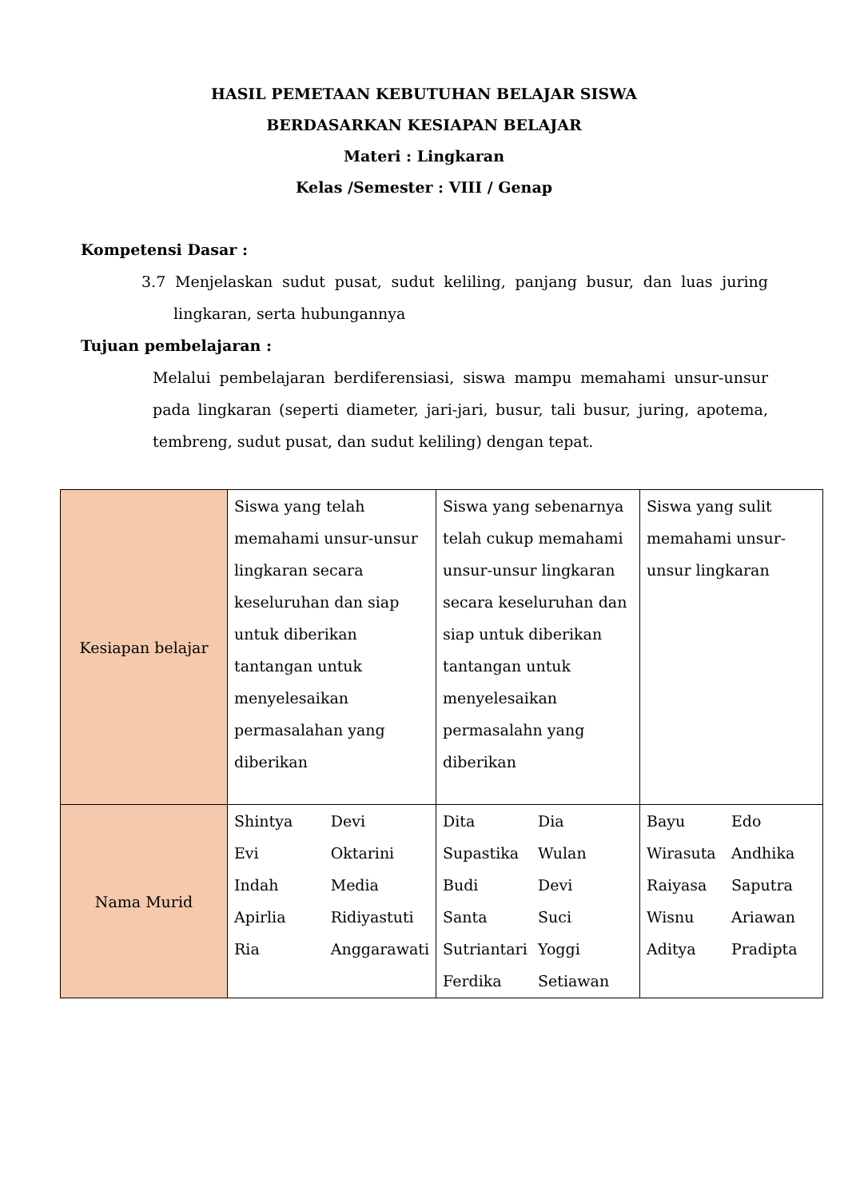HASIL PEMETAAN KEBUTUHAN BELAJAR SISWA
BERDASARKAN KESIAPAN BELAJAR
Materi : Lingkaran
Kelas /Semester : VIII / Genap
Kompetensi Dasar :
3.7 Menjelaskan sudut pusat, sudut keliling, panjang busur, dan luas juring lingkaran, serta hubungannya
Tujuan pembelajaran :
Melalui pembelajaran berdiferensiasi, siswa mampu memahami unsur-unsur pada lingkaran (seperti diameter, jari-jari, busur, tali busur, juring, apotema, tembreng, sudut pusat, dan sudut keliling) dengan tepat.
| Kesiapan belajar | Siswa yang telah memahami unsur-unsur lingkaran secara keseluruhan dan siap untuk diberikan tantangan untuk menyelesaikan permasalahan yang diberikan | Siswa yang sebenarnya telah cukup memahami unsur-unsur lingkaran secara keseluruhan dan siap untuk diberikan tantangan untuk menyelesaikan permasalahn yang diberikan | Siswa yang sulit memahami unsur-unsur lingkaran |
| Nama Murid | Shintya Devi Evi Oktarini Indah Media Apirlia Ridiyastuti Ria Anggarawati | Dita Dia Supastika Wulan Budi Devi Santa Suci Sutriantari Yoggi Ferdika Setiawan | Bayu Edo Wirasuta Andhika Raiyasa Saputra Wisnu Ariawan Aditya Pradipta |